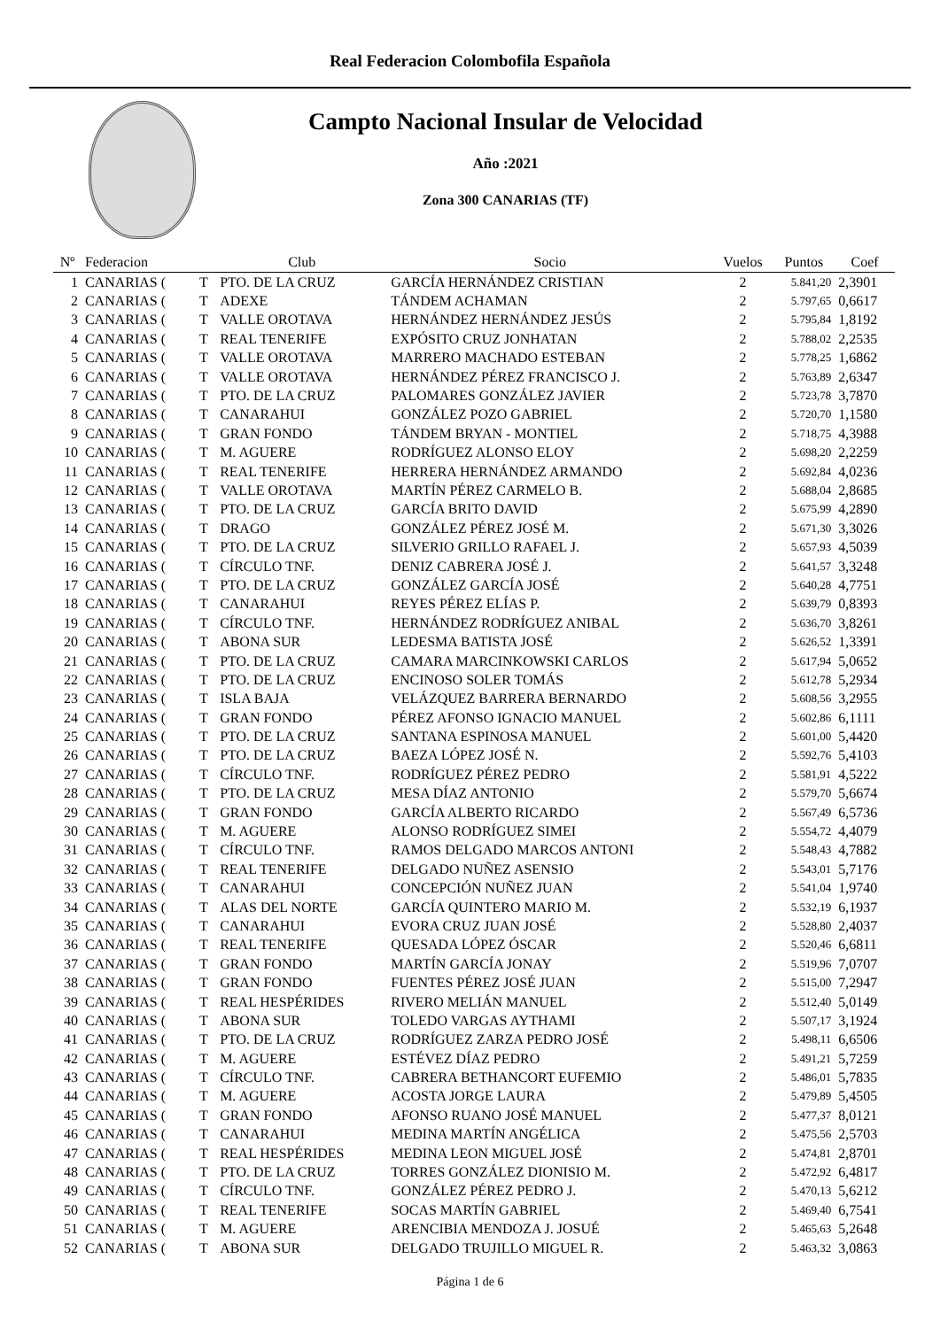Real Federacion Colombofila Española
Campto Nacional Insular de Velocidad
Año :2021
Zona 300 CANARIAS (TF)
| Nº | Federacion | | Club | Socio | Vuelos | Puntos | Coef |
| --- | --- | --- | --- | --- | --- | --- | --- |
| 1 | CANARIAS ( | T | PTO. DE LA CRUZ | GARCÍA HERNÁNDEZ CRISTIAN | 2 | 5.841,20 | 2,3901 |
| 2 | CANARIAS ( | T | ADEXE | TÁNDEM ACHAMAN | 2 | 5.797,65 | 0,6617 |
| 3 | CANARIAS ( | T | VALLE OROTAVA | HERNÁNDEZ HERNÁNDEZ JESÚS | 2 | 5.795,84 | 1,8192 |
| 4 | CANARIAS ( | T | REAL TENERIFE | EXPÓSITO CRUZ JONHATAN | 2 | 5.788,02 | 2,2535 |
| 5 | CANARIAS ( | T | VALLE OROTAVA | MARRERO MACHADO ESTEBAN | 2 | 5.778,25 | 1,6862 |
| 6 | CANARIAS ( | T | VALLE OROTAVA | HERNÁNDEZ PÉREZ FRANCISCO J. | 2 | 5.763,89 | 2,6347 |
| 7 | CANARIAS ( | T | PTO. DE LA CRUZ | PALOMARES GONZÁLEZ JAVIER | 2 | 5.723,78 | 3,7870 |
| 8 | CANARIAS ( | T | CANARAHUI | GONZÁLEZ POZO GABRIEL | 2 | 5.720,70 | 1,1580 |
| 9 | CANARIAS ( | T | GRAN FONDO | TÁNDEM BRYAN - MONTIEL | 2 | 5.718,75 | 4,3988 |
| 10 | CANARIAS ( | T | M. AGUERE | RODRÍGUEZ ALONSO ELOY | 2 | 5.698,20 | 2,2259 |
| 11 | CANARIAS ( | T | REAL TENERIFE | HERRERA HERNÁNDEZ ARMANDO | 2 | 5.692,84 | 4,0236 |
| 12 | CANARIAS ( | T | VALLE OROTAVA | MARTÍN PÉREZ CARMELO B. | 2 | 5.688,04 | 2,8685 |
| 13 | CANARIAS ( | T | PTO. DE LA CRUZ | GARCÍA BRITO DAVID | 2 | 5.675,99 | 4,2890 |
| 14 | CANARIAS ( | T | DRAGO | GONZÁLEZ PÉREZ JOSÉ M. | 2 | 5.671,30 | 3,3026 |
| 15 | CANARIAS ( | T | PTO. DE LA CRUZ | SILVERIO GRILLO RAFAEL J. | 2 | 5.657,93 | 4,5039 |
| 16 | CANARIAS ( | T | CÍRCULO TNF. | DENIZ CABRERA JOSÉ J. | 2 | 5.641,57 | 3,3248 |
| 17 | CANARIAS ( | T | PTO. DE LA CRUZ | GONZÁLEZ GARCÍA JOSÉ | 2 | 5.640,28 | 4,7751 |
| 18 | CANARIAS ( | T | CANARAHUI | REYES PÉREZ ELÍAS P. | 2 | 5.639,79 | 0,8393 |
| 19 | CANARIAS ( | T | CÍRCULO TNF. | HERNÁNDEZ RODRÍGUEZ ANIBAL | 2 | 5.636,70 | 3,8261 |
| 20 | CANARIAS ( | T | ABONA SUR | LEDESMA BATISTA JOSÉ | 2 | 5.626,52 | 1,3391 |
| 21 | CANARIAS ( | T | PTO. DE LA CRUZ | CAMARA MARCINKOWSKI CARLOS | 2 | 5.617,94 | 5,0652 |
| 22 | CANARIAS ( | T | PTO. DE LA CRUZ | ENCINOSO SOLER TOMÁS | 2 | 5.612,78 | 5,2934 |
| 23 | CANARIAS ( | T | ISLA BAJA | VELÁZQUEZ BARRERA BERNARDO | 2 | 5.608,56 | 3,2955 |
| 24 | CANARIAS ( | T | GRAN FONDO | PÉREZ AFONSO IGNACIO MANUEL | 2 | 5.602,86 | 6,1111 |
| 25 | CANARIAS ( | T | PTO. DE LA CRUZ | SANTANA ESPINOSA MANUEL | 2 | 5.601,00 | 5,4420 |
| 26 | CANARIAS ( | T | PTO. DE LA CRUZ | BAEZA LÓPEZ JOSÉ N. | 2 | 5.592,76 | 5,4103 |
| 27 | CANARIAS ( | T | CÍRCULO TNF. | RODRÍGUEZ PÉREZ PEDRO | 2 | 5.581,91 | 4,5222 |
| 28 | CANARIAS ( | T | PTO. DE LA CRUZ | MESA DÍAZ ANTONIO | 2 | 5.579,70 | 5,6674 |
| 29 | CANARIAS ( | T | GRAN FONDO | GARCÍA ALBERTO RICARDO | 2 | 5.567,49 | 6,5736 |
| 30 | CANARIAS ( | T | M. AGUERE | ALONSO RODRÍGUEZ SIMEI | 2 | 5.554,72 | 4,4079 |
| 31 | CANARIAS ( | T | CÍRCULO TNF. | RAMOS DELGADO MARCOS ANTONI | 2 | 5.548,43 | 4,7882 |
| 32 | CANARIAS ( | T | REAL TENERIFE | DELGADO NUÑEZ ASENSIO | 2 | 5.543,01 | 5,7176 |
| 33 | CANARIAS ( | T | CANARAHUI | CONCEPCIÓN NUÑEZ JUAN | 2 | 5.541,04 | 1,9740 |
| 34 | CANARIAS ( | T | ALAS DEL NORTE | GARCÍA QUINTERO MARIO M. | 2 | 5.532,19 | 6,1937 |
| 35 | CANARIAS ( | T | CANARAHUI | EVORA CRUZ JUAN JOSÉ | 2 | 5.528,80 | 2,4037 |
| 36 | CANARIAS ( | T | REAL TENERIFE | QUESADA LÓPEZ ÓSCAR | 2 | 5.520,46 | 6,6811 |
| 37 | CANARIAS ( | T | GRAN FONDO | MARTÍN GARCÍA JONAY | 2 | 5.519,96 | 7,0707 |
| 38 | CANARIAS ( | T | GRAN FONDO | FUENTES PÉREZ JOSÉ JUAN | 2 | 5.515,00 | 7,2947 |
| 39 | CANARIAS ( | T | REAL HESPÉRIDES | RIVERO MELIÁN MANUEL | 2 | 5.512,40 | 5,0149 |
| 40 | CANARIAS ( | T | ABONA SUR | TOLEDO VARGAS AYTHAMI | 2 | 5.507,17 | 3,1924 |
| 41 | CANARIAS ( | T | PTO. DE LA CRUZ | RODRÍGUEZ ZARZA PEDRO JOSÉ | 2 | 5.498,11 | 6,6506 |
| 42 | CANARIAS ( | T | M. AGUERE | ESTÉVEZ DÍAZ PEDRO | 2 | 5.491,21 | 5,7259 |
| 43 | CANARIAS ( | T | CÍRCULO TNF. | CABRERA BETHANCORT EUFEMIO | 2 | 5.486,01 | 5,7835 |
| 44 | CANARIAS ( | T | M. AGUERE | ACOSTA JORGE LAURA | 2 | 5.479,89 | 5,4505 |
| 45 | CANARIAS ( | T | GRAN FONDO | AFONSO RUANO JOSÉ MANUEL | 2 | 5.477,37 | 8,0121 |
| 46 | CANARIAS ( | T | CANARAHUI | MEDINA MARTÍN ANGÉLICA | 2 | 5.475,56 | 2,5703 |
| 47 | CANARIAS ( | T | REAL HESPÉRIDES | MEDINA LEON MIGUEL JOSÉ | 2 | 5.474,81 | 2,8701 |
| 48 | CANARIAS ( | T | PTO. DE LA CRUZ | TORRES GONZÁLEZ DIONISIO M. | 2 | 5.472,92 | 6,4817 |
| 49 | CANARIAS ( | T | CÍRCULO TNF. | GONZÁLEZ PÉREZ PEDRO J. | 2 | 5.470,13 | 5,6212 |
| 50 | CANARIAS ( | T | REAL TENERIFE | SOCAS MARTÍN GABRIEL | 2 | 5.469,40 | 6,7541 |
| 51 | CANARIAS ( | T | M. AGUERE | ARENCIBIA MENDOZA J. JOSUÉ | 2 | 5.465,63 | 5,2648 |
| 52 | CANARIAS ( | T | ABONA SUR | DELGADO TRUJILLO MIGUEL R. | 2 | 5.463,32 | 3,0863 |
Página 1 de 6